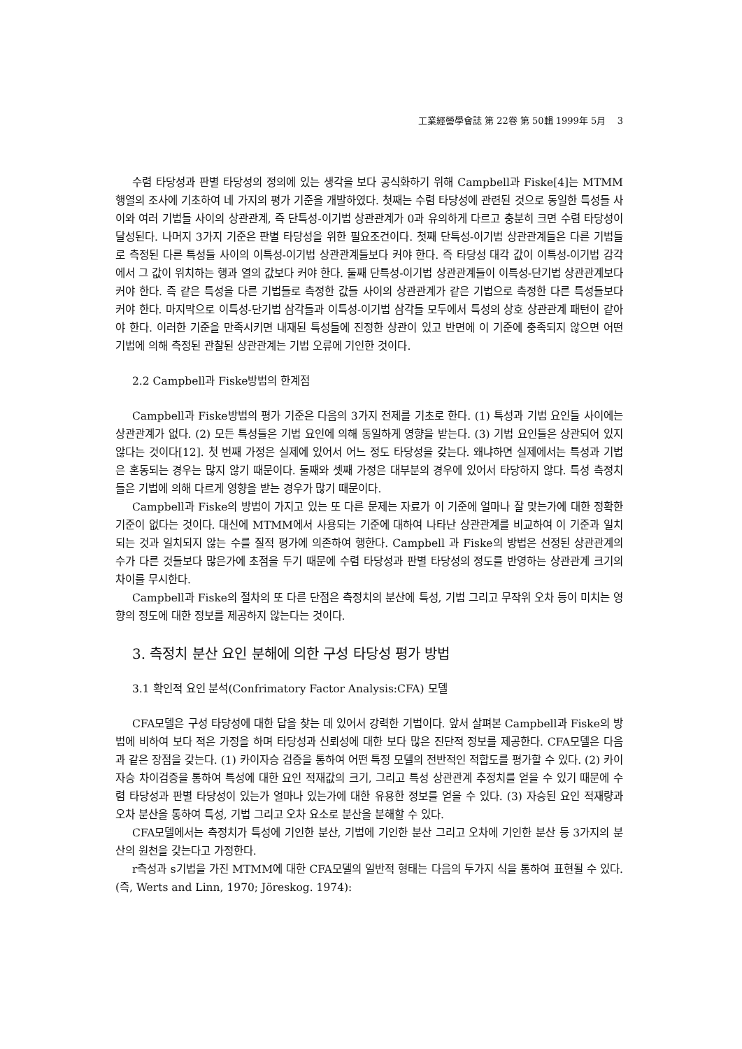工業經營學會誌 第 22卷 第 50輯 1999年 5月 3
수렴 타당성과 판별 타당성의 정의에 있는 생각을 보다 공식화하기 위해 Campbell과 Fiske[4]는 MTMM행열의 조사에 기초하여 네 가지의 평가 기준을 개발하였다. 첫째는 수렴 타당성에 관련된 것으로 동일한 특성들 사이와 여러 기법들 사이의 상관관계, 즉 단특성-이기법 상관관계가 0과 유의하게 다르고 충분히 크면 수렴 타당성이 달성된다. 나머지 3가지 기준은 판별 타당성을 위한 필요조건이다. 첫째 단특성-이기법 상관관계들은 다른 기법들로 측정된 다른 특성들 사이의 이특성-이기법 상관관계들보다 커야 한다. 즉 타당성 대각 값이 이특성-이기법 감각에서 그 값이 위치하는 행과 열의 값보다 커야 한다. 둘째 단특성-이기법 상관관계들이 이특성-단기법 상관관계보다 커야 한다. 즉 같은 특성을 다른 기법들로 측정한 값들 사이의 상관관계가 같은 기법으로 측정한 다른 특성들보다 커야 한다. 마지막으로 이특성-단기법 삼각들과 이특성-이기법 삼각들 모두에서 특성의 상호 상관관계 패턴이 같아야 한다. 이러한 기준을 만족시키면 내재된 특성들에 진정한 상관이 있고 반면에 이 기준에 충족되지 않으면 어떤 기법에 의해 측정된 관찰된 상관관계는 기법 오류에 기인한 것이다.
2.2 Campbell과 Fiske방법의 한계점
Campbell과 Fiske방법의 평가 기준은 다음의 3가지 전제를 기초로 한다. (1) 특성과 기법 요인들 사이에는 상관관계가 없다. (2) 모든 특성들은 기법 요인에 의해 동일하게 영향을 받는다. (3) 기법 요인들은 상관되어 있지 않다는 것이다[12]. 첫 번째 가정은 실제에 있어서 어느 정도 타당성을 갖는다. 왜냐하면 실제에서는 특성과 기법은 혼동되는 경우는 많지 않기 때문이다. 둘째와 셋째 가정은 대부분의 경우에 있어서 타당하지 않다. 특성 측정치들은 기법에 의해 다르게 영향을 받는 경우가 많기 때문이다.
Campbell과 Fiske의 방법이 가지고 있는 또 다른 문제는 자료가 이 기준에 얼마나 잘 맞는가에 대한 정확한 기준이 없다는 것이다. 대신에 MTMM에서 사용되는 기준에 대하여 나타난 상관관계를 비교하여 이 기준과 일치되는 것과 일치되지 않는 수를 질적 평가에 의존하여 행한다. Campbell 과 Fiske의 방법은 선정된 상관관계의 수가 다른 것들보다 많은가에 초점을 두기 때문에 수렴 타당성과 판별 타당성의 정도를 반영하는 상관관계 크기의 차이를 무시한다.
Campbell과 Fiske의 절차의 또 다른 단점은 측정치의 분산에 특성, 기법 그리고 무작위 오차 등이 미치는 영향의 정도에 대한 정보를 제공하지 않는다는 것이다.
3. 측정치 분산 요인 분해에 의한 구성 타당성 평가 방법
3.1 확인적 요인 분석(Confrimatory Factor Analysis:CFA) 모델
CFA모델은 구성 타당성에 대한 답을 찾는 데 있어서 강력한 기법이다. 앞서 살펴본 Campbell과 Fiske의 방법에 비하여 보다 적은 가정을 하며 타당성과 신뢰성에 대한 보다 많은 진단적 정보를 제공한다. CFA모델은 다음과 같은 장점을 갖는다. (1) 카이자승 검증을 통하여 어떤 특정 모델의 전반적인 적합도를 평가할 수 있다. (2) 카이자승 차이검증을 통하여 특성에 대한 요인 적재값의 크기, 그리고 특성 상관관계 추정치를 얻을 수 있기 때문에 수렴 타당성과 판별 타당성이 있는가 얼마나 있는가에 대한 유용한 정보를 얻을 수 있다. (3) 자승된 요인 적재량과 오차 분산을 통하여 특성, 기법 그리고 오차 요소로 분산을 분해할 수 있다.
CFA모델에서는 측정치가 특성에 기인한 분산, 기법에 기인한 분산 그리고 오차에 기인한 분산 등 3가지의 분산의 원천을 갖는다고 가정한다.
r측성과 s기법을 가진 MTMM에 대한 CFA모델의 일반적 형태는 다음의 두가지 식을 통하여 표현될 수 있다.(즉, Werts and Linn, 1970; Jöreskog. 1974):